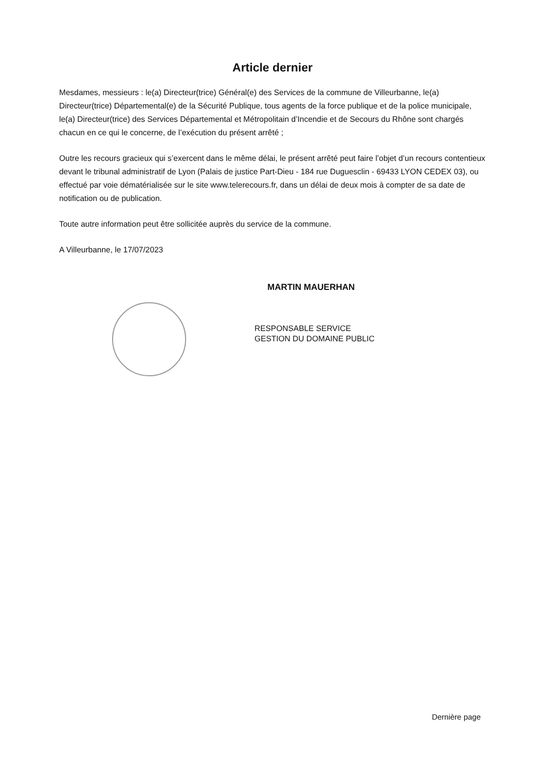Article dernier
Mesdames, messieurs : le(a) Directeur(trice) Général(e) des Services de la commune de Villeurbanne, le(a) Directeur(trice) Départemental(e) de la Sécurité Publique, tous agents de la force publique et de la police municipale, le(a) Directeur(trice) des Services Départemental et Métropolitain d’Incendie et de Secours du Rhône sont chargés chacun en ce qui le concerne, de l’exécution du présent arrêté ;
Outre les recours gracieux qui s’exercent dans le même délai, le présent arrêté peut faire l’objet d’un recours contentieux devant le tribunal administratif de Lyon (Palais de justice Part-Dieu - 184 rue Duguesclin - 69433 LYON CEDEX 03), ou effectué par voie dématérialisée sur le site www.telerecours.fr, dans un délai de deux mois à compter de sa date de notification ou de publication.
Toute autre information peut être sollicitée auprès du service de la commune.
A Villeurbanne, le 17/07/2023
MARTIN MAUERHAN
RESPONSABLE SERVICE
GESTION DU DOMAINE PUBLIC
Dernière page